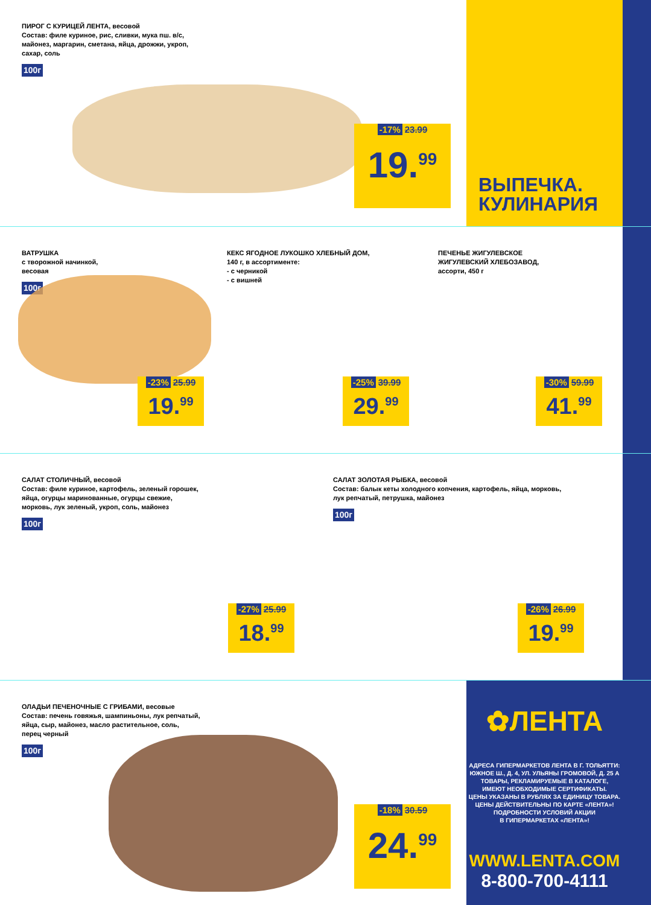ПИРОГ С КУРИЦЕЙ ЛЕНТА, весовой
Состав: филе куриное, рис, сливки, мука пш. в/с,
майонез, маргарин, сметана, яйца, дрожжи, укроп,
сахар, соль
100г
-17% 23.99
19.<sup>99</sup>
ВЫПЕЧКА.
КУЛИНАРИЯ
ВАТРУШКА
с творожной начинкой,
весовая
100г
-23% 25.99
19.<sup>99</sup>
КЕКС ЯГОДНОЕ ЛУКОШКО ХЛЕБНЫЙ ДОМ,
140 г, в ассортименте:
- с черникой
- с вишней
-25% 39.99
29.<sup>99</sup>
ПЕЧЕНЬЕ ЖИГУЛЕВСКОЕ
ЖИГУЛЕВСКИЙ ХЛЕБОЗАВОД,
ассорти, 450 г
-30% 59.99
41.<sup>99</sup>
САЛАТ СТОЛИЧНЫЙ, весовой
Состав: филе куриное, картофель, зеленый горошек,
яйца, огурцы маринованные, огурцы свежие,
морковь, лук зеленый, укроп, соль, майонез
100г
-27% 25.99
18.<sup>99</sup>
САЛАТ ЗОЛОТАЯ РЫБКА, весовой
Состав: балык кеты холодного копчения, картофель, яйца, морковь,
лук репчатый, петрушка, майонез
100г
-26% 26.99
19.<sup>99</sup>
ОЛАДЬИ ПЕЧЕНОЧНЫЕ С ГРИБАМИ, весовые
Состав: печень говяжья, шампиньоны, лук репчатый,
яйца, сыр, майонез, масло растительное, соль,
перец черный
100г
-18% 30.59
24.<sup>99</sup>
✿ЛЕНТА
АДРЕСА ГИПЕРМАРКЕТОВ ЛЕНТА В Г. ТОЛЬЯТТИ:
ЮЖНОЕ Ш., Д. 4, УЛ. УЛЬЯНЫ ГРОМОВОЙ, Д. 25 А
ТОВАРЫ, РЕКЛАМИРУЕМЫЕ В КАТАЛОГЕ,
ИМЕЮТ НЕОБХОДИМЫЕ СЕРТИФИКАТЫ.
ЦЕНЫ УКАЗАНЫ В РУБЛЯХ ЗА ЕДИНИЦУ ТОВАРА.
ЦЕНЫ ДЕЙСТВИТЕЛЬНЫ ПО КАРТЕ «ЛЕНТА»!
ПОДРОБНОСТИ УСЛОВИЙ АКЦИИ
В ГИПЕРМАРКЕТАХ «ЛЕНТА»!
WWW.LENTA.COM
8-800-700-4111